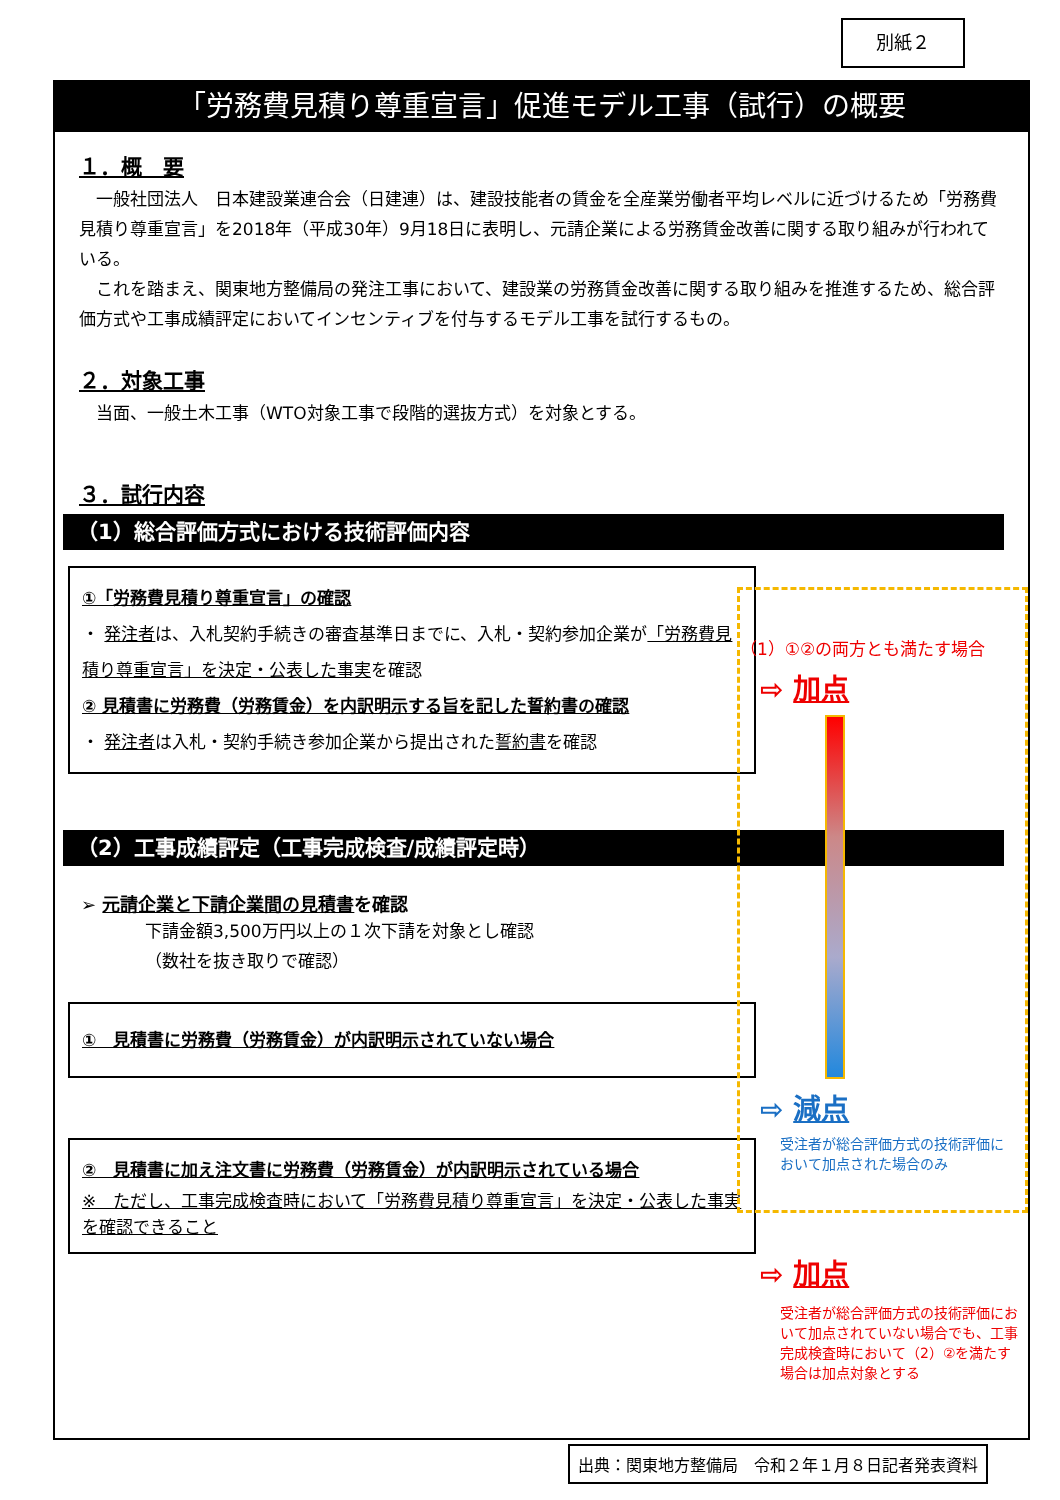別紙２
「労務費見積り尊重宣言」促進モデル工事（試行）の概要
１．概　要
　一般社団法人　日本建設業連合会（日建連）は、建設技能者の賃金を全産業労働者平均レベルに近づけるため「労務費見積り尊重宣言」を2018年（平成30年）9月18日に表明し、元請企業による労務賃金改善に関する取り組みが行われている。
　これを踏まえ、関東地方整備局の発注工事において、建設業の労務賃金改善に関する取り組みを推進するため、総合評価方式や工事成績評定においてインセンティブを付与するモデル工事を試行するもの。
２．対象工事
　当面、一般土木工事（WTO対象工事で段階的選抜方式）を対象とする。
３．試行内容
（1）総合評価方式における技術評価内容
①「労務費見積り尊重宣言」の確認
・ 発注者は、入札契約手続きの審査基準日までに、入札・契約参加企業が「労務費見積り尊重宣言」を決定・公表した事実を確認
② 見積書に労務費（労務賃金）を内訳明示する旨を記した誓約書の確認
・ 発注者は入札・契約手続き参加企業から提出された誓約書を確認
（2）工事成績評定（工事完成検査/成績評定時）
➢ 元請企業と下請企業間の見積書を確認
下請金額3,500万円以上の１次下請を対象とし確認
（数社を抜き取りで確認）
①　見積書に労務費（労務賃金）が内訳明示されていない場合
②　見積書に加え注文書に労務費（労務賃金）が内訳明示されている場合
※　ただし、工事完成検査時において「労務費見積り尊重宣言」を決定・公表した事実を確認できること
（1）①②の両方とも満たす場合
⇨ 加点
⇨ 減点
受注者が総合評価方式の技術評価において加点された場合のみ
⇨ 加点
受注者が総合評価方式の技術評価において加点されていない場合でも、工事完成検査時において（2）②を満たす場合は加点対象とする
出典：関東地方整備局　令和２年１月８日記者発表資料